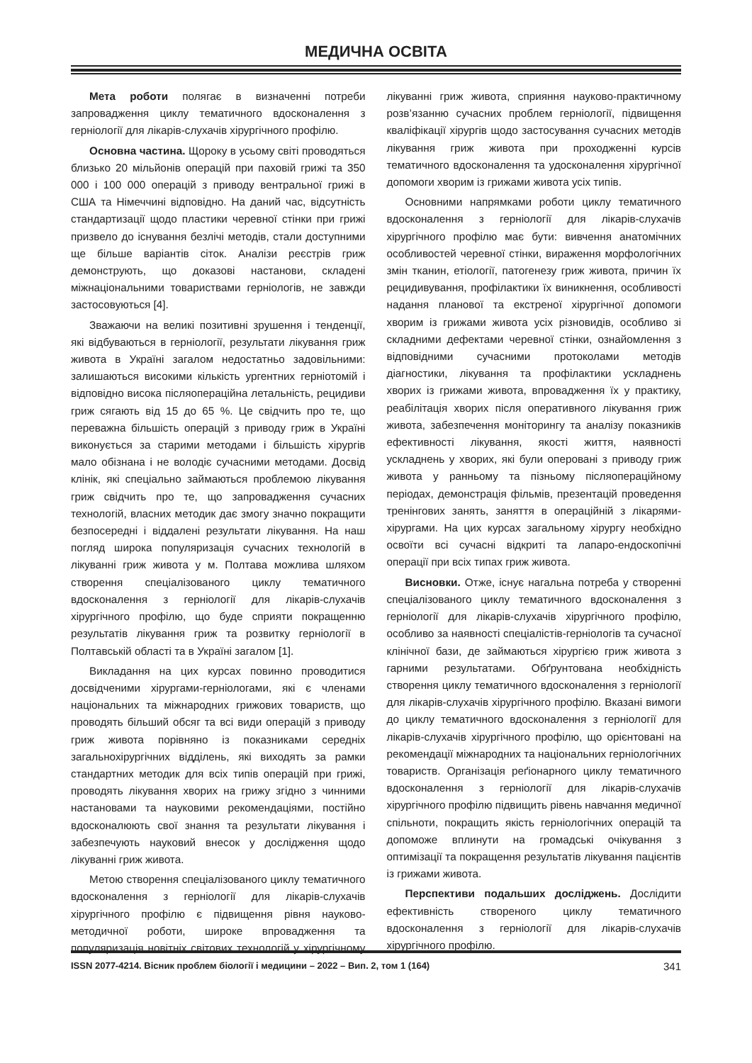МЕДИЧНА ОСВІТА
Мета роботи полягає в визначенні потреби запровадження циклу тематичного вдосконалення з герніології для лікарів-слухачів хірургічного профілю.
Основна частина. Щороку в усьому світі проводяться близько 20 мільйонів операцій при паховій грижі та 350 000 і 100 000 операцій з приводу вентральної грижі в США та Німеччині відповідно. На даний час, відсутність стандартизації щодо пластики черевної стінки при грижі призвело до існування безлічі методів, стали доступними ще більше варіантів сіток. Аналізи реєстрів гриж демонструють, що доказові настанови, складені міжнаціональними товариствами герніологів, не завжди застосовуються [4].
Зважаючи на великі позитивні зрушення і тенденції, які відбуваються в герніології, результати лікування гриж живота в Україні загалом недостатньо задовільними: залишаються високими кількість ургентних герніотомій і відповідно висока післяопераційна летальність, рецидиви гриж сягають від 15 до 65 %. Це свідчить про те, що переважна більшість операцій з приводу гриж в Україні виконується за старими методами і більшість хірургів мало обізнана і не володіє сучасними методами. Досвід клінік, які спеціально займаються проблемою лікування гриж свідчить про те, що запровадження сучасних технологій, власних методик дає змогу значно покращити безпосередні і віддалені результати лікування. На наш погляд широка популяризація сучасних технологій в лікуванні гриж живота у м. Полтава можлива шляхом створення спеціалізованого циклу тематичного вдосконалення з герніології для лікарів-слухачів хірургічного профілю, що буде сприяти покращенню результатів лікування гриж та розвитку герніології в Полтавській області та в Україні загалом [1].
Викладання на цих курсах повинно проводитися досвідченими хірургами-герніологами, які є членами національних та міжнародних грижових товариств, що проводять більший обсяг та всі види операцій з приводу гриж живота порівняно із показниками середніх загальнохірургічних відділень, які виходять за рамки стандартних методик для всіх типів операцій при грижі, проводять лікування хворих на грижу згідно з чинними настановами та науковими рекомендаціями, постійно вдосконалюють свої знання та результати лікування і забезпечують науковий внесок у дослідження щодо лікуванні гриж живота.
Метою створення спеціалізованого циклу тематичного вдосконалення з герніології для лікарів-слухачів хірургічного профілю є підвищення рівня науково-методичної роботи, широке впровадження та популяризація новітніх світових технологій у хірургічному лікуванні гриж живота, сприяння науково-практичному розв’язанню сучасних проблем герніології, підвищення кваліфікації хірургів щодо застосування сучасних методів лікування гриж живота при проходженні курсів тематичного вдосконалення та удосконалення хірургічної допомоги хворим із грижами живота усіх типів.
Основними напрямками роботи циклу тематичного вдосконалення з герніології для лікарів-слухачів хірургічного профілю має бути: вивчення анатомічних особливостей черевної стінки, вираження морфологічних змін тканин, етіології, патогенезу гриж живота, причин їх рецидивування, профілактики їх виникнення, особливості надання планової та екстреної хірургічної допомоги хворим із грижами живота усіх різновидів, особливо зі складними дефектами черевної стінки, ознайомлення з відповідними сучасними протоколами методів діагностики, лікування та профілактики ускладнень хворих із грижами живота, впровадження їх у практику, реабілітація хворих після оперативного лікування гриж живота, забезпечення моніторингу та аналізу показників ефективності лікування, якості життя, наявності ускладнень у хворих, які були оперовані з приводу гриж живота у ранньому та пізньому післяопераційному періодах, демонстрація фільмів, презентацій проведення тренінгових занять, заняття в операційній з лікарями-хірургами. На цих курсах загальному хірургу необхідно освоїти всі сучасні відкриті та лапаро-ендоскопічні операції при всіх типах гриж живота.
Висновки. Отже, існує нагальна потреба у створенні спеціалізованого циклу тематичного вдосконалення з герніології для лікарів-слухачів хірургічного профілю, особливо за наявності спеціалістів-герніологів та сучасної клінічної бази, де займаються хірургією гриж живота з гарними результатами. Обґрунтована необхідність створення циклу тематичного вдосконалення з герніології для лікарів-слухачів хірургічного профілю. Вказані вимоги до циклу тематичного вдосконалення з герніології для лікарів-слухачів хірургічного профілю, що орієнтовані на рекомендації міжнародних та національних герніологічних товариств. Організація реґіонарного циклу тематичного вдосконалення з герніології для лікарів-слухачів хірургічного профілю підвищить рівень навчання медичної спільноти, покращить якість герніологічних операцій та допоможе вплинути на громадські очікування з оптимізації та покращення результатів лікування пацієнтів із грижами живота.
Перспективи подальших досліджень. Дослідити ефективність створеного циклу тематичного вдосконалення з герніології для лікарів-слухачів хірургічного профілю.
ISSN 2077-4214. Вісник проблем біології і медицини – 2022 – Вип. 2, том 1 (164) 341